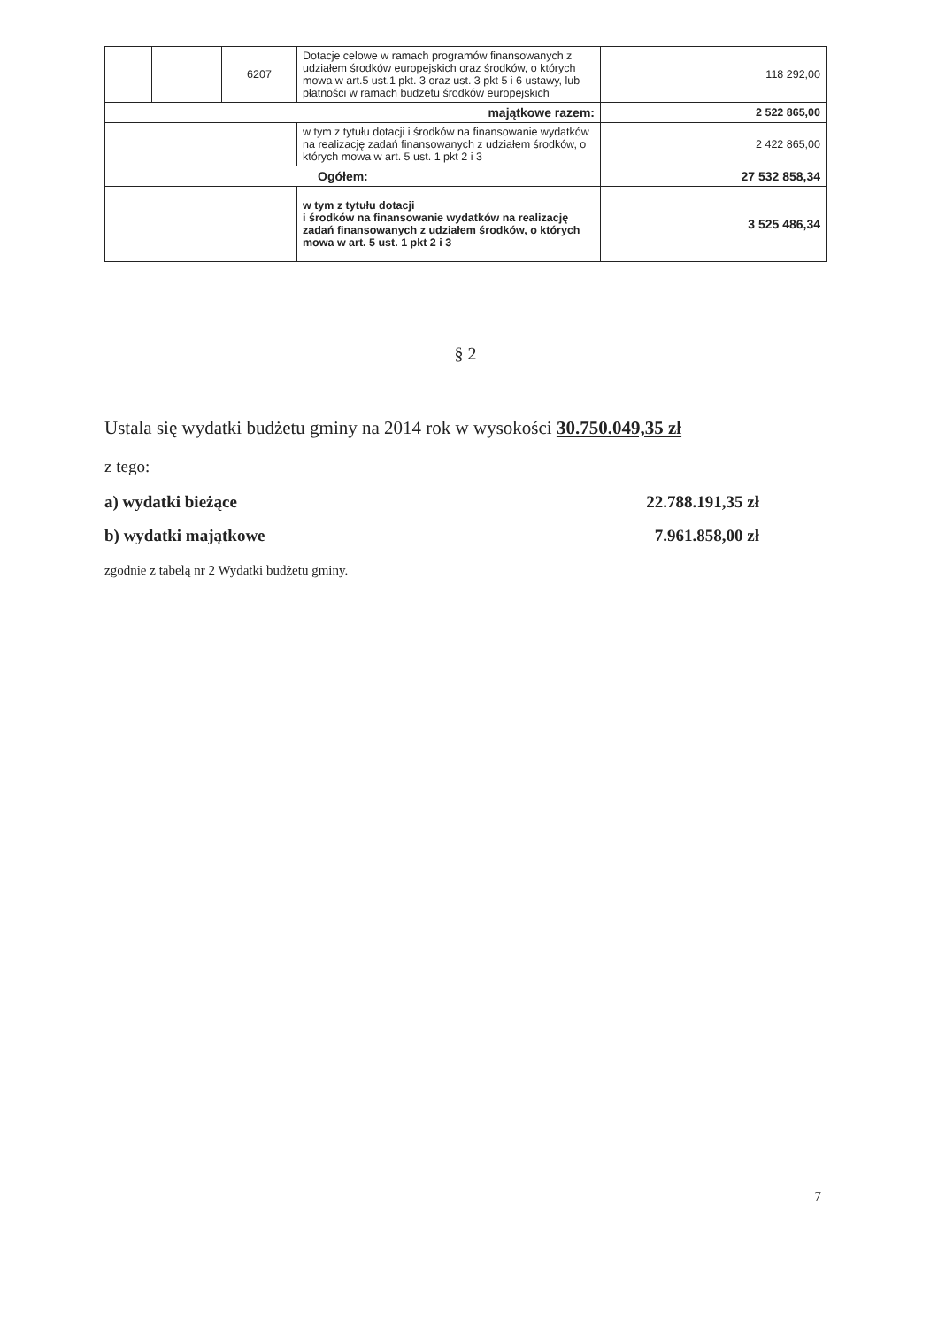| | | 6207 | Dotacje celowe w ramach programów finansowanych z udziałem środków europejskich oraz środków, o których mowa w art.5 ust.1 pkt. 3 oraz ust. 3 pkt 5 i 6 ustawy, lub płatności w ramach budżetu środków europejskich | 118 292,00 |
| majątkowe razem: | | | | 2 522 865,00 |
| | | | w tym z tytułu dotacji i środków na finansowanie wydatków na realizację zadań finansowanych z udziałem środków, o których mowa w art. 5 ust. 1 pkt 2 i 3 | 2 422 865,00 |
| Ogółem: | | | | 27 532 858,34 |
| | | | w tym z tytułu dotacji i środków na finansowanie wydatków na realizację zadań finansowanych z udziałem środków, o których mowa w art. 5 ust. 1 pkt 2 i 3 | 3 525 486,34 |
§ 2
Ustala się wydatki budżetu gminy na 2014 rok w wysokości 30.750.049,35 zł
z tego:
a) wydatki bieżące 22.788.191,35 zł
b) wydatki majątkowe 7.961.858,00 zł
zgodnie z tabelą nr 2 Wydatki budżetu gminy.
7